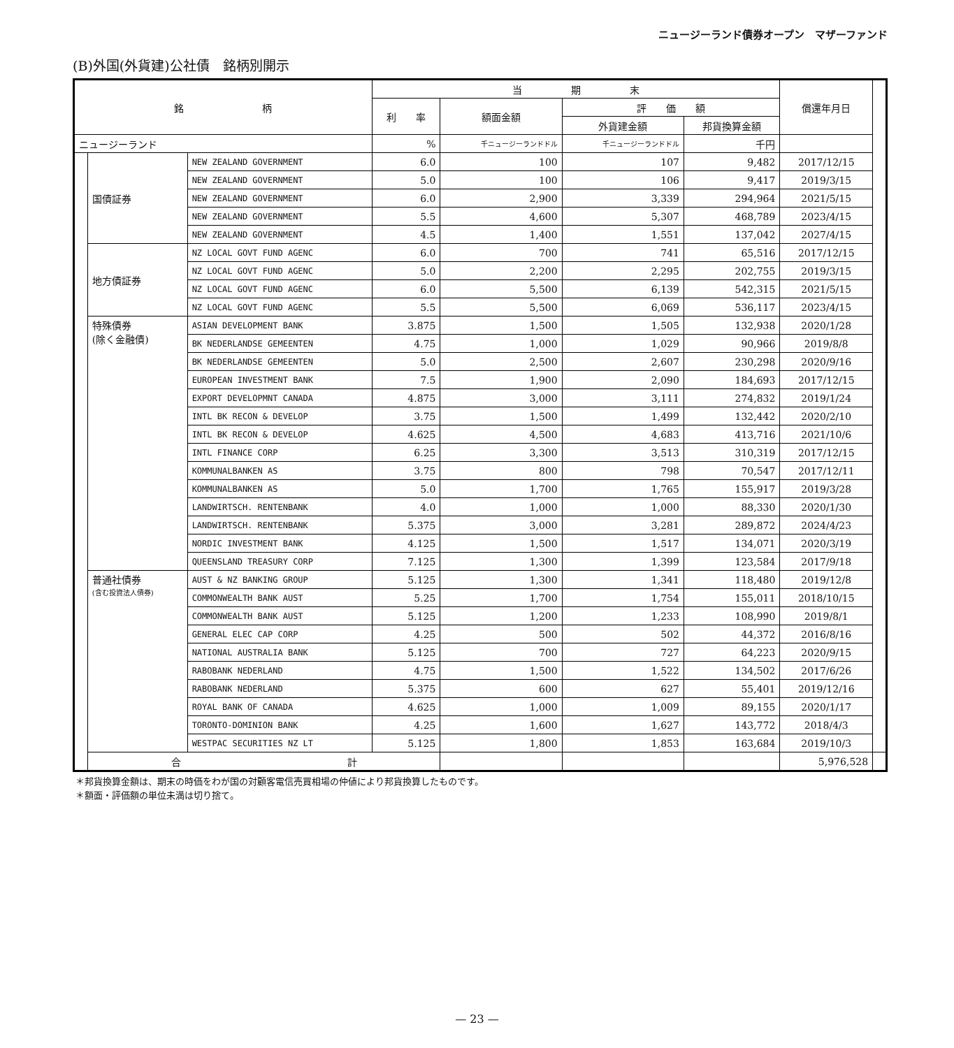ニュージーランド債券オープン　マザーファンド
(B)外国(外貨建)公社債　銘柄別開示
| 銘 柄 | | | 当 期 末 | | | | 償還年月日 | |
| --- | --- | --- | --- | --- | --- | --- | --- | --- |
| | | | 利 率 | 額面金額 | 評 価 額 | | | |
| | | | | | 外貨建金額 | 邦貨換算金額 | | |
| ニュージーランド | | | % | 千ニュージーランドドル | 千ニュージーランドドル | 千円 | | |
| | 国債証券 | NEW ZEALAND GOVERNMENT | 6.0 | 100 | 107 | 9,482 | 2017/12/15 | |
| | | NEW ZEALAND GOVERNMENT | 5.0 | 100 | 106 | 9,417 | 2019/3/15 | |
| | | NEW ZEALAND GOVERNMENT | 6.0 | 2,900 | 3,339 | 294,964 | 2021/5/15 | |
| | | NEW ZEALAND GOVERNMENT | 5.5 | 4,600 | 5,307 | 468,789 | 2023/4/15 | |
| | | NEW ZEALAND GOVERNMENT | 4.5 | 1,400 | 1,551 | 137,042 | 2027/4/15 | |
| | 地方債証券 | NZ LOCAL GOVT FUND AGENC | 6.0 | 700 | 741 | 65,516 | 2017/12/15 | |
| | | NZ LOCAL GOVT FUND AGENC | 5.0 | 2,200 | 2,295 | 202,755 | 2019/3/15 | |
| | | NZ LOCAL GOVT FUND AGENC | 6.0 | 5,500 | 6,139 | 542,315 | 2021/5/15 | |
| | | NZ LOCAL GOVT FUND AGENC | 5.5 | 5,500 | 6,069 | 536,117 | 2023/4/15 | |
| | 特殊債券 (除く金融債) | ASIAN DEVELOPMENT BANK | 3.875 | 1,500 | 1,505 | 132,938 | 2020/1/28 | |
| | | BK NEDERLANDSE GEMEENTEN | 4.75 | 1,000 | 1,029 | 90,966 | 2019/8/8 | |
| | | BK NEDERLANDSE GEMEENTEN | 5.0 | 2,500 | 2,607 | 230,298 | 2020/9/16 | |
| | | EUROPEAN INVESTMENT BANK | 7.5 | 1,900 | 2,090 | 184,693 | 2017/12/15 | |
| | | EXPORT DEVELOPMNT CANADA | 4.875 | 3,000 | 3,111 | 274,832 | 2019/1/24 | |
| | | INTL BK RECON & DEVELOP | 3.75 | 1,500 | 1,499 | 132,442 | 2020/2/10 | |
| | | INTL BK RECON & DEVELOP | 4.625 | 4,500 | 4,683 | 413,716 | 2021/10/6 | |
| | | INTL FINANCE CORP | 6.25 | 3,300 | 3,513 | 310,319 | 2017/12/15 | |
| | | KOMMUNALBANKEN AS | 3.75 | 800 | 798 | 70,547 | 2017/12/11 | |
| | | KOMMUNALBANKEN AS | 5.0 | 1,700 | 1,765 | 155,917 | 2019/3/28 | |
| | | LANDWIRTSCH. RENTENBANK | 4.0 | 1,000 | 1,000 | 88,330 | 2020/1/30 | |
| | | LANDWIRTSCH. RENTENBANK | 5.375 | 3,000 | 3,281 | 289,872 | 2024/4/23 | |
| | | NORDIC INVESTMENT BANK | 4.125 | 1,500 | 1,517 | 134,071 | 2020/3/19 | |
| | | QUEENSLAND TREASURY CORP | 7.125 | 1,300 | 1,399 | 123,584 | 2017/9/18 | |
| | 普通社債券 (含む投資法人債券) | AUST & NZ BANKING GROUP | 5.125 | 1,300 | 1,341 | 118,480 | 2019/12/8 | |
| | | COMMONWEALTH BANK AUST | 5.25 | 1,700 | 1,754 | 155,011 | 2018/10/15 | |
| | | COMMONWEALTH BANK AUST | 5.125 | 1,200 | 1,233 | 108,990 | 2019/8/1 | |
| | | GENERAL ELEC CAP CORP | 4.25 | 500 | 502 | 44,372 | 2016/8/16 | |
| | | NATIONAL AUSTRALIA BANK | 5.125 | 700 | 727 | 64,223 | 2020/9/15 | |
| | | RABOBANK NEDERLAND | 4.75 | 1,500 | 1,522 | 134,502 | 2017/6/26 | |
| | | RABOBANK NEDERLAND | 5.375 | 600 | 627 | 55,401 | 2019/12/16 | |
| | | ROYAL BANK OF CANADA | 4.625 | 1,000 | 1,009 | 89,155 | 2020/1/17 | |
| | | TORONTO-DOMINION BANK | 4.25 | 1,600 | 1,627 | 143,772 | 2018/4/3 | |
| | | WESTPAC SECURITIES NZ LT | 5.125 | 1,800 | 1,853 | 163,684 | 2019/10/3 | |
| | 合 計 | | | | | | 5,976,528 | |
＊邦貨換算金額は、期末の時価をわが国の対顧客電信売買相場の仲値により邦貨換算したものです。
＊額面・評価額の単位未満は切り捨て。
— 23 —